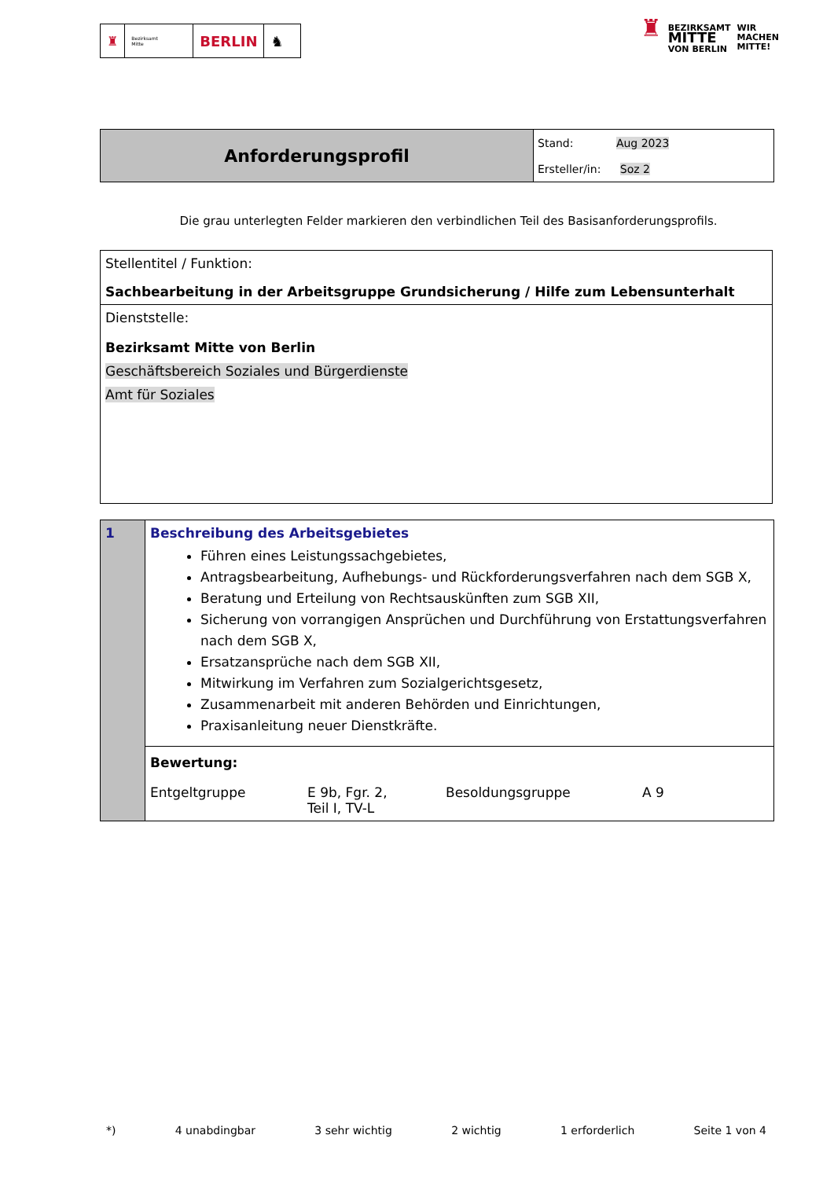♜
Bezirksamt
Mitte
BERLIN ♞
♜ BEZIRKSAMT
MITTE
VON BERLIN WIR
MACHEN
MITTE!
| Anforderungsprofil | Stand: Aug 2023 |
| | Ersteller/in: Soz 2 |
Die grau unterlegten Felder markieren den verbindlichen Teil des Basisanforderungsprofils.
| Stellentitel / Funktion: Sachbearbeitung in der Arbeitsgruppe Grundsicherung / Hilfe zum Lebensunterhalt |
| Dienststelle: Bezirksamt Mitte von Berlin Geschäftsbereich Soziales und Bürgerdienste Amt für Soziales |
| 1 | Beschreibung des Arbeitsgebietes Führen eines Leistungssachgebietes, Antragsbearbeitung, Aufhebungs- und Rückforderungsverfahren nach dem SGB X, Beratung und Erteilung von Rechtsauskünften zum SGB XII, Sicherung von vorrangigen Ansprüchen und Durchführung von Erstattungsverfahren nach dem SGB X, Ersatzansprüche nach dem SGB XII, Mitwirkung im Verfahren zum Sozialgerichtsgesetz, Zusammenarbeit mit anderen Behörden und Einrichtungen, Praxisanleitung neuer Dienstkräfte. |
| | Bewertung: Entgeltgruppe E 9b, Fgr. 2, Teil I, TV-L Besoldungsgruppe A 9 |
*) 4 unabdingbar 3 sehr wichtig 2 wichtig 1 erforderlich Seite 1 von 4